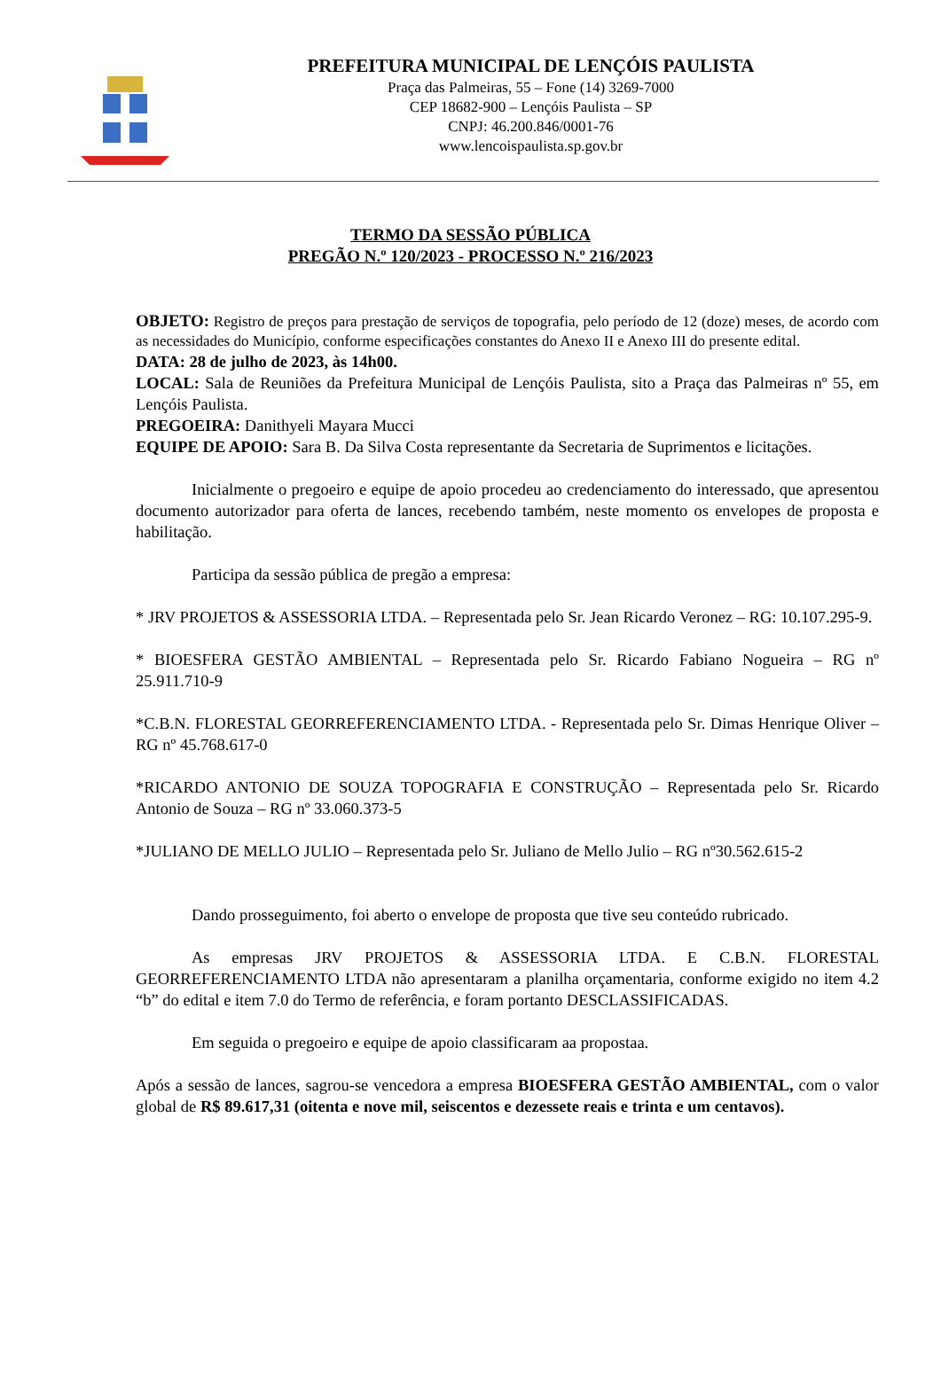PREFEITURA MUNICIPAL DE LENÇÓIS PAULISTA
Praça das Palmeiras, 55 – Fone (14) 3269-7000
CEP 18682-900 – Lençóis Paulista – SP
CNPJ: 46.200.846/0001-76
www.lencoispaulista.sp.gov.br
TERMO DA SESSÃO PÚBLICA
PREGÃO N.º 120/2023 - PROCESSO N.º 216/2023
OBJETO: Registro de preços para prestação de serviços de topografia, pelo período de 12 (doze) meses, de acordo com as necessidades do Município, conforme especificações constantes do Anexo II e Anexo III do presente edital.
DATA: 28 de julho de 2023, às 14h00.
LOCAL: Sala de Reuniões da Prefeitura Municipal de Lençóis Paulista, sito a Praça das Palmeiras nº 55, em Lençóis Paulista.
PREGOEIRA: Danithyeli Mayara Mucci
EQUIPE DE APOIO: Sara B. Da Silva Costa representante da Secretaria de Suprimentos e licitações.
Inicialmente o pregoeiro e equipe de apoio procedeu ao credenciamento do interessado, que apresentou documento autorizador para oferta de lances, recebendo também, neste momento os envelopes de proposta e habilitação.
Participa da sessão pública de pregão a empresa:
* JRV PROJETOS & ASSESSORIA LTDA. – Representada pelo Sr. Jean Ricardo Veronez – RG: 10.107.295-9.
* BIOESFERA GESTÃO AMBIENTAL – Representada pelo Sr. Ricardo Fabiano Nogueira – RG nº 25.911.710-9
*C.B.N. FLORESTAL GEORREFERENCIAMENTO LTDA. - Representada pelo Sr. Dimas Henrique Oliver – RG nº 45.768.617-0
*RICARDO ANTONIO DE SOUZA TOPOGRAFIA E CONSTRUÇÃO – Representada pelo Sr. Ricardo Antonio de Souza – RG nº 33.060.373-5
*JULIANO DE MELLO JULIO – Representada pelo Sr. Juliano de Mello Julio – RG nº30.562.615-2
Dando prosseguimento, foi aberto o envelope de proposta que tive seu conteúdo rubricado.
As empresas JRV PROJETOS & ASSESSORIA LTDA. E C.B.N. FLORESTAL GEORREFERENCIAMENTO LTDA não apresentaram a planilha orçamentaria, conforme exigido no item 4.2 “b” do edital e item 7.0 do Termo de referência, e foram portanto DESCLASSIFICADAS.
Em seguida o pregoeiro e equipe de apoio classificaram aa propostaa.
Após a sessão de lances, sagrou-se vencedora a empresa BIOESFERA GESTÃO AMBIENTAL, com o valor global de R$ 89.617,31 (oitenta e nove mil, seiscentos e dezessete reais e trinta e um centavos).